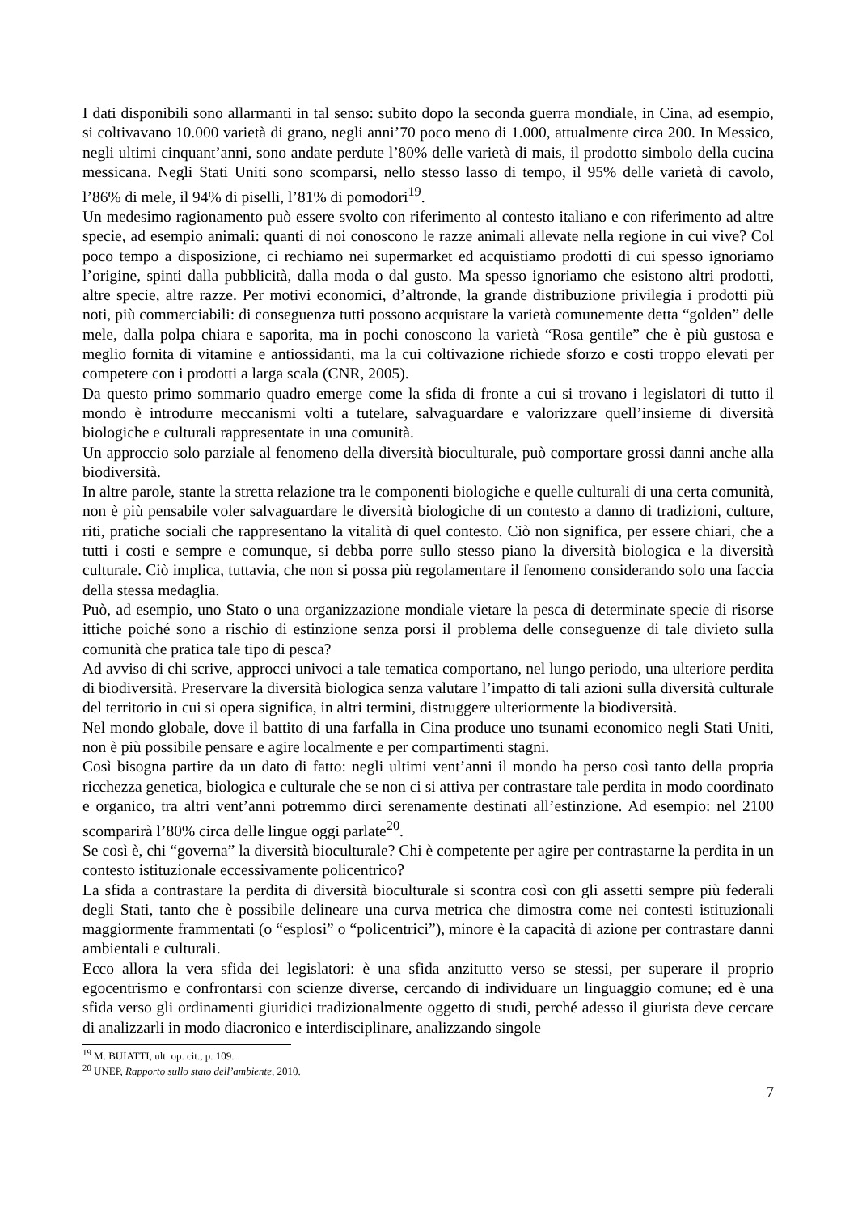I dati disponibili sono allarmanti in tal senso: subito dopo la seconda guerra mondiale, in Cina, ad esempio, si coltivavano 10.000 varietà di grano, negli anni’70 poco meno di 1.000, attualmente circa 200. In Messico, negli ultimi cinquant’anni, sono andate perdute l’80% delle varietà di mais, il prodotto simbolo della cucina messicana. Negli Stati Uniti sono scomparsi, nello stesso lasso di tempo, il 95% delle varietà di cavolo, l’86% di mele, il 94% di piselli, l’81% di pomodori<sup>19</sup>.
Un medesimo ragionamento può essere svolto con riferimento al contesto italiano e con riferimento ad altre specie, ad esempio animali: quanti di noi conoscono le razze animali allevate nella regione in cui vive? Col poco tempo a disposizione, ci rechiamo nei supermarket ed acquistiamo prodotti di cui spesso ignoriamo l’origine, spinti dalla pubblicità, dalla moda o dal gusto. Ma spesso ignoriamo che esistono altri prodotti, altre specie, altre razze. Per motivi economici, d’altronde, la grande distribuzione privilegia i prodotti più noti, più commerciabili: di conseguenza tutti possono acquistare la varietà comunemente detta “golden” delle mele, dalla polpa chiara e saporita, ma in pochi conoscono la varietà “Rosa gentile” che è più gustosa e meglio fornita di vitamine e antiossidanti, ma la cui coltivazione richiede sforzo e costi troppo elevati per competere con i prodotti a larga scala (CNR, 2005).
Da questo primo sommario quadro emerge come la sfida di fronte a cui si trovano i legislatori di tutto il mondo è introdurre meccanismi volti a tutelare, salvaguardare e valorizzare quell’insieme di diversità biologiche e culturali rappresentate in una comunità.
Un approccio solo parziale al fenomeno della diversità bioculturale, può comportare grossi danni anche alla biodiversità.
In altre parole, stante la stretta relazione tra le componenti biologiche e quelle culturali di una certa comunità, non è più pensabile voler salvaguardare le diversità biologiche di un contesto a danno di tradizioni, culture, riti, pratiche sociali che rappresentano la vitalità di quel contesto. Ciò non significa, per essere chiari, che a tutti i costi e sempre e comunque, si debba porre sullo stesso piano la diversità biologica e la diversità culturale. Ciò implica, tuttavia, che non si possa più regolamentare il fenomeno considerando solo una faccia della stessa medaglia.
Può, ad esempio, uno Stato o una organizzazione mondiale vietare la pesca di determinate specie di risorse ittiche poiché sono a rischio di estinzione senza porsi il problema delle conseguenze di tale divieto sulla comunità che pratica tale tipo di pesca?
Ad avviso di chi scrive, approcci univoci a tale tematica comportano, nel lungo periodo, una ulteriore perdita di biodiversità. Preservare la diversità biologica senza valutare l’impatto di tali azioni sulla diversità culturale del territorio in cui si opera significa, in altri termini, distruggere ulteriormente la biodiversità.
Nel mondo globale, dove il battito di una farfalla in Cina produce uno tsunami economico negli Stati Uniti, non è più possibile pensare e agire localmente e per compartimenti stagni.
Così bisogna partire da un dato di fatto: negli ultimi vent’anni il mondo ha perso così tanto della propria ricchezza genetica, biologica e culturale che se non ci si attiva per contrastare tale perdita in modo coordinato e organico, tra altri vent’anni potremmo dirci serenamente destinati all’estinzione. Ad esempio: nel 2100 scomparirà l’80% circa delle lingue oggi parlate<sup>20</sup>.
Se così è, chi “governa” la diversità bioculturale? Chi è competente per agire per contrastarne la perdita in un contesto istituzionale eccessivamente policentrico?
La sfida a contrastare la perdita di diversità bioculturale si scontra così con gli assetti sempre più federali degli Stati, tanto che è possibile delineare una curva metrica che dimostra come nei contesti istituzionali maggiormente frammentati (o “esplosi” o “policentrici”), minore è la capacità di azione per contrastare danni ambientali e culturali.
Ecco allora la vera sfida dei legislatori: è una sfida anzitutto verso se stessi, per superare il proprio egocentrismo e confrontarsi con scienze diverse, cercando di individuare un linguaggio comune; ed è una sfida verso gli ordinamenti giuridici tradizionalmente oggetto di studi, perché adesso il giurista deve cercare di analizzarli in modo diacronico e interdisciplinare, analizzando singole
<sup>19</sup> M. BUIATTI, ult. op. cit., p. 109.
<sup>20</sup> UNEP, Rapporto sullo stato dell’ambiente, 2010.
7